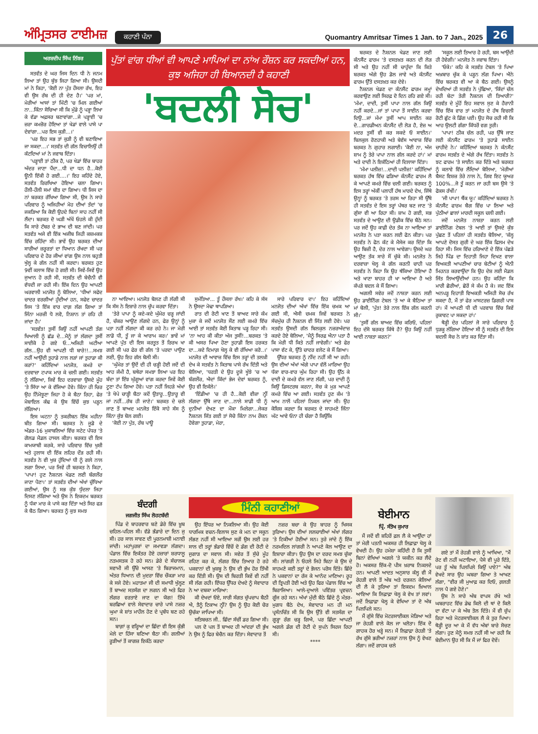ਅੰਮ੍ਰਿਤਸਰ ਟਾਈਮਜ਼
ਕਹਾਣੀ ਪੰਨਾ
Quomantry Amritsar Times 1 Jan. to 7 Jan., 2025
26
ਅਰਸ਼ਦੀਪ ਸਿੰਘ ਨਿੱਝਰ
ਸਤਵੰਤ ਦੇ ਘਰ ਜਿਸ ਦਿਨ ਧੀ ਨੇ ਜਨਮ ਲਿਆ ਤਾਂ ਉਹ ਬੁੱਝ ਜਿਹਾ ਗਿਆ ਸੀ। ਉਸਦੀ ਮਾਂ ਨੇ ਕਿਹਾ, 'ਕੋਈ ਨਾ ਪੁੱਤ ਹੌਸਲਾ ਰੱਖ, ਇਹ ਵੀ ਉਸ ਰੱਬ ਦੀ ਹੀ ਦੇਣ ਹੈ।' 'ਪਰ ਮਾਂ, ਮੇਰੀਆਂ ਆਸਾਂ ਤਾਂ ਮਿੱਟੀ 'ਚ ਮਿਲ ਗਈਆਂ ਨਾ...ਕਿੰਨਾ ਸੋਚਿਆ ਸੀ ਕਿ ਮੁੰਡੇ ਨੂੰ ਪੜ੍ਹਾ ਲਿਖਾ ਕੇ ਵੱਡਾ ਅਫ਼ਸਰ ਬਣਾਵਾਂਗਾ...ਜੇ ਪੜ੍ਹਾਈ 'ਚ ਜ਼ਰਾ ਕਮਜ਼ੋਰ ਹੋਇਆ ਤਾਂ ਖੇਡਾਂ ਵਾਲੇ ਪਾਸੇ ਪਾ ਦੇਵਾਂਗਾ...ਪਰ ਇਸ ਕੁੜੀ...।'
'ਪਰ ਇਹ ਸਭ ਤਾਂ ਕੁੜੀ ਨੂੰ ਵੀ ਬਣਾਇਆ ਜਾ ਸਕਦਾ...।' ਸਤਵੰਤ ਦੀ ਗੱਲ ਵਿਚਾਲਿਉਂ ਹੀ ਕੱਟਦਿਆਂ ਮਾਂ ਨੇ ਜਵਾਬ ਦਿੱਤਾ।
'ਪੜ੍ਹਾਈ ਤਾਂ ਠੀਕ ਹੈ, ਪਰ ਖੇਡਾਂ ਵਿੱਚ ਬਾਹਰ ਅੰਦਰ ਜਾਣਾ ਪੈਂਦਾ...ਧੀ ਦਾ ਧਨ ਹੈ...ਕੋਈ ਊਨੀ ਇੱਕੀ ਹੋ ਗਈ....।' ਇਹ ਕਹਿੰਦੇ ਹੋਏ, ਸਤਵੰਤ ਰਿਰਖਿਆ ਹੋਇਆ ਚਲਾ ਗਿਆ। ਹੌਲੀ-ਹੌਲੀ ਸਮਾਂ ਬੀਤ ਦਾ ਗਿਆ। ਧੀ ਜਿਸ ਦਾ ਨਾਂ ਬਰਕਤ ਰੱਖਿਆ ਗਿਆ ਸੀ, ਉਸ ਨੇ ਸਾਰੇ ਪਰਿਵਾਰ ਨੂੰ ਅਜਿਹੀਆਂ ਮੋਹ ਦੀਆਂ ਤੰਦਾਂ 'ਚ ਜਕੜਿਆ ਕਿ ਕੋਈ ਉਹਦੇ ਬਿਨਾਂ ਸਾਹ ਨਹੀਂ ਸੀ ਲੈਂਦਾ। ਬਰਕਤ ਦੋ ਘੜੀ ਅੱਖੋਂ ਓਹਲੇ ਕੀ ਹੁੰਦੀ ਕਿ ਸਾਰੇ ਟੱਬਰ ਦੇ ਭਾਅ ਦੀ ਬਣ ਜਾਂਦੀ। ਪਰ ਸਤਵੰਤ ਅਜੇ ਵੀ ਇੱਕ ਅਜੀਬ ਜਿਹੀ ਕਸ਼ਮਕਸ਼ ਵਿੱਚ ਰਹਿੰਦਾ ਸੀ। ਭਾਵੇਂ ਉਹ ਬਰਕਤ ਦੀਆਂ ਸਾਰੀਆਂ ਜ਼ਰੂਰਤਾਂ ਦਾ ਧਿਆਨ ਰੱਖਦਾ ਸੀ ਪਰ ਪਰਿਵਾਰ ਦੇ ਹੋਰ ਜੀਆਂ ਵਾਂਗ ਉਸ ਨਾਲ ਬਹੁਤੀ ਖੁੱਲ੍ਹ ਕੇ ਗੱਲ ਨਹੀਂ ਸੀ ਕਰਦਾ। ਬਰਕਤ ਹੁਣ 9ਵੀਂ ਕਲਾਸ ਵਿੱਚ ਹੋ ਗਈ ਸੀ। ਜਿਵੇਂ-ਜਿਵੇਂ ਉਹ ਜੁਆਨ ਹੋ ਰਹੀ ਸੀ, ਸਤਵੰਤ ਦੀ ਬੇਚੈਨੀ ਵੀ ਵੱਧਦੀ ਜਾ ਰਹੀ ਸੀ। ਇੱਕ ਦਿਨ ਉਹ ਆਪਣੀ ਘਰਵਾਲੀ ਮਨਜੋਤ ਨੂੰ ਬੋਲਿਆ, 'ਧੀਆਂ ਸਫੇਦ ਚਾਦਰ ਵਰਗੀਆਂ ਹੁੰਦੀਆਂ ਹਨ, ਸਫੇਦ ਚਾਦਰ ਜਿਸ 'ਤੇ ਇੱਕ ਵਾਰ ਦਾਗ਼ ਲੱਗ ਗਿਆ ਤਾਂ ਜਿੰਨਾ ਮਰਜ਼ੀ ਧੋ ਲਵੋ, ਨਿਸ਼ਾਨ ਤਾਂ ਰਹਿ ਹੀ ਜਾਂਦਾ ਹੈ।'
'ਸਤਵੰਤ! ਤੁਸੀਂ ਕਿਉਂ ਨਹੀਂ ਆਪਣੀ ਤੰਗ ਖਿਆਲੀ ਨੂੰ ਛੱਡ ਦੇ...ਮੈਨੂੰ ਤਾਂ ਲੱਗਦਾ ਤੁਸੀਂ ਸਾਈਕੋ ਹੋ ਗਏ ਓ...ਅਜਿਹੀ ਘਟੀਆ ਗੱਲ...ਉਹ ਵੀ ਆਪਣੀ ਧੀ ਬਾਰੇ!!...ਸਮਝ ਨਹੀਂ ਆਉਂਦੀ ਤੁਹਾਡੇ ਨਾਲ ਲੜਾਂ ਜਾਂ ਤੁਹਾਡਾ ਕੀ ਕਰਾਂ?' ਕਹਿੰਦਿਆਂ ਮਨਜੋਤ, ਕਮਰੇ ਦਾ ਦਰਵਾਜ਼ਾ ਟਪਾਕ ਮਾਰ ਕੇ ਚਲੀ ਗਈ। ਸਤਵੰਤ ਨੂੰ ਲੱਗਿਆ, ਜਿਵੇਂ ਇਹ ਦਰਵਾਜ਼ਾ ਉਸਦੇ ਮੂੰਹ 'ਤੇ ਸਿੱਧਾ ਆ ਕੇ ਵੱਜਿਆ ਹੋਵੇ। ਕਿੰਨਾ ਹੀ ਚਿਰ ਉਹ ਨਿੰਮੋਝੂਣਾ ਜਿਹਾ ਹੋ ਕੇ ਬੈਠਾ ਰਿਹਾ, ਫੇਰ ਮੋਬਾਇਲ ਕੱਢ ਕੇ ਉਸ ਵਿੱਚੋਂ ਕੁਝ ਪੜ੍ਹਨ ਲੱਗਿਆ।
ਇਸ ਘਟਨਾ ਨੂੰ ਤਕਰੀਬਨ ਇੱਕ ਮਹੀਨਾ ਬੀਤ ਗਿਆ ਸੀ। ਬਰਕਤ ਨੇ ਜੂਡੋ ਦੇ ਅੰਡਰ-16 ਮੁਕਾਬਲਿਆਂ ਵਿੱਚ ਸਟੇਟ ਪੱਧਰ 'ਤੇ ਗੋਲਡ ਮੈਡਲ ਹਾਸਲ ਕੀਤਾ। ਬਰਕਤ ਦੀ ਇਸ ਕਾਮਯਾਬੀ ਕਰਕੇ, ਸਾਰੇ ਪਰਿਵਾਰ ਵਿੱਚ ਖੁਸ਼ੀ ਅਤੇ ਹੁਲਾਸ ਦੀ ਇੱਕ ਲਹਿਰ ਦੌੜ ਰਹੀ ਸੀ। ਸਤਵੰਤ ਨੇ ਵੀ ਖੁਸ਼ ਹੁੰਦਿਆਂ ਧੀ ਨੂੰ ਗਲੇ ਨਾਲ ਲਗਾ ਲਿਆ, ਪਰ ਜਿਵੇਂ ਹੀ ਬਰਕਤ ਨੇ ਕਿਹਾ, 'ਪਾਪਾ! ਹੁਣ ਨੈਸ਼ਨਲ ਖੇਡਣ ਲਈ ਬੰਗਲੌਰ ਜਾਣਾ ਪੈਣਾ।' ਤਾਂ ਸਤਵੰਤ ਦੀਆਂ ਅੱਖਾਂ ਚੁੰਧਿਆ ਗਈਆਂ, ਉਸ ਨੂੰ ਸਭ ਕੁੱਝ ਧੁੰਦਲਾ ਜਿਹਾ ਦਿਸਣ ਲੱਗਿਆ ਅਤੇ ਉਸ ਨੇ ਇਕਦਮ ਬਰਕਤ ਨੂੰ ਧੱਕਾ ਮਾਰ ਕੇ ਪਾਸੇ ਕਰ ਦਿੱਤਾ ਅਤੇ ਸਿਰ ਫੜ ਕੇ ਬੈਠ ਗਿਆ। ਬਰਕਤ ਨੂੰ ਕੁਝ ਸਮਝ
ਪੁੱਤਾਂ ਵਾਂਗ ਧੀਆਂ ਵੀ ਆਪਣੇ ਮਾਪਿਆਂ ਦਾ ਨਾਂਅ ਰੌਸ਼ਨ ਕਰ ਸਕਦੀਆਂ ਹਨ, ਕੁਝ ਅਜਿਹਾ ਹੀ ਬਿਆਨਦੀ ਹੈ ਕਹਾਣੀ
'ਬਦਲੀ ਸੋਚ'
ਨਾ ਆਇਆ। ਮਨਜੋਤ ਬੋਲਣ ਹੀ ਲੱਗੀ ਸੀ ਕਿ ਸੱਸ ਨੇ ਇਸ਼ਾਰੇ ਨਾਲ ਚੁੱਪ ਕਰਵਾ ਦਿੱਤਾ।
'ਤੇਰੇ ਪਾਪਾ ਨੂੰ ਕਦੇ-ਕਦੇ ਘੁੰਮੇਰ ਚੜ੍ਹ ਜਾਂਦੀ ਹੈ, ਚੱਕਰ ਆਉਣ ਲੱਗਦੇ ਹਨ, ਫੇਰ ਉਨ੍ਹਾਂ ਨੂੰ ਪਤਾ ਨਹੀਂ ਲੱਗਦਾ ਕੀ ਕਰ ਰਹੇ ਨੇ। ਜਾ ਮੇਰੀ ਲਾਡੋ ਧੀ, ਤੂੰ ਜਾ ਕੇ ਆਰਾਮ ਕਰ।' ਭਾਵੇਂ ਮਾਂ ਆਪਣੇ ਪੁੱਤ ਦੀ ਇਸ ਕਰਤੂਤ ਤੋਂ ਰਿਰਖ ਖਾ ਗਈ ਸੀ ਪਰ ਫੇਰ ਵੀ ਗੱਲ 'ਤੇ ਪਰਦਾ ਪਾਉਣ ਲਈ, ਉਹ ਇਹ ਗੱਲ ਬੋਲੀ ਸੀ।
'ਘੁੰਮੇਰ ਤਾਂ ਉਦੋਂ ਦੀ ਹੀ ਚੜ੍ਹੀ ਹੋਈ ਜਦੋਂ ਦੀ ਆਹ ਜੰਮੀ ਹੈ, ਬਥੇਰਾ ਸਮਝਾ ਲਿਆ ਪਰ ਇਹ ਬੰਦਾ ਤਾਂ ਇੰਝ ਘੁੱਗੂਆਂ ਵਾਂਗ ਕਰਦਾ ਜਿਵੇਂ ਕੋਈ ਟੂਣਾ ਟੱਪ ਗਿਆ ਹੋਵੇ। ਪਤਾ ਨਹੀਂ ਜਿਹੜੇ ਅੱਖਾਂ 'ਤੇ ਖੋਪੇ ਚਾੜ੍ਹੀ ਬੈਠਾ ਕਦੋਂ ਉਤਾਰੂ...ਉਤਾਰੂ ਵੀ ਜਾਂ ਨਹੀਂ...ਰੱਬ ਹੀ ਜਾਣੇ।' ਬਰਕਤ ਦੇ ਚਲੇ ਜਾਣ ਤੋਂ ਬਾਅਦ ਮਨਜੋਤ ਇੱਕੋ ਸਾਹੇ ਸੱਸ ਨੂੰ ਕਿੰਨਾ ਕੁੱਝ ਬੋਲ ਗਈ।
'ਕੋਈ ਨਾ ਪੁੱਤ, ਰੱਬ ਪਾਊ
ਸੁਮੱਤਿਆ... ਤੂੰ ਹੌਸਲਾ ਰੱਖ।' ਕਹਿ ਕੇ ਸੱਸ ਨੇ ਉਸਦਾ ਮੋਢਾ ਥਾਪੜਿਆ।
ਰਾਤ ਦੀ ਰੋਟੀ ਖਾਣ ਤੋਂ ਬਾਅਦ ਸਾਰੇ ਕੰਮ ਮੁਕਾ ਕੇ ਜਦੋਂ ਮਨਜੋਤ ਸੌਣ ਲਈ ਕਮਰੇ ਵਿੱਚ ਆਈ ਤਾਂ ਸਤਵੰਤ ਕੋਈ ਕਿਤਾਬ ਪੜ੍ਹ ਰਿਹਾ ਸੀ। 'ਨਾ ਆਹ ਕੀ ਕੀਤਾ ਅੱਜ ਤੁਸੀਂ!...ਬਰਕਤ 'ਤੇ ਕੀ ਅਸਰ ਪਿਆ ਹੋਣਾ ਤੁਹਾਡੀ ਇਸ ਹਰਕਤ ਦਾ...ਕਦੇ ਦਿਮਾਗ਼ ਖੋਲ੍ਹ ਕੇ ਵੀ ਰੱਖਿਆ ਕਰੋ..।' ਮਨਜੋਤ ਦੀ ਆਵਾਜ਼ ਵਿੱਚ ਇਸ ਤਰ੍ਹਾਂ ਦੀ ਤਲਖ਼ੀ ਦੇਖ ਕੇ ਸਤਵੰਤ ਨੇ ਕਿਤਾਬ ਪਾਸੇ ਰੱਖ ਦਿੱਤੀ ਅਤੇ ਬੋਲਿਆ, 'ਧਰਤੀ ਦੇ ਉਹ ਦੂਜੇ ਖੂੰਝੇ 'ਚ ਆ ਬੰਗਲੌਰ, ਐਦਾਂ ਕਿੱਦਾਂ ਭੇਜ ਦੇਵਾਂ ਬਰਕਤ ਨੂੰ, ਉਹ ਵੀ ਇਕੱਲੇ।'
'ਇੰਡੀਆ 'ਚ ਹੀ ਹੈ...ਕੋਈ ਵੀਜ਼ਾ ਨ੍ਹੀਂ ਲੱਗਦਾ ਉੱਥੇ ਜਾਣ ਦਾ...ਨਾਲੇ ਸਾਡੀ ਧੀ ਨੂੰ ਦੁਨੀਆਂ ਦੇਖਣ ਦਾ ਮੌਕਾ ਮਿਲੇਗਾ...ਜੇਕਰ ਨੈਸ਼ਨਲ ਜਿੱਤ ਗਈ ਤਾਂ ਸੋਚੋ ਕਿੰਨਾ ਨਾਮ ਰੌਸ਼ਨ ਹੋਵੇਗਾ ਤੁਹਾਡਾ, ਮੇਰਾ,
ਸਾਰੇ ਪਰਿਵਾਰ ਦਾ।' ਇਹ ਕਹਿੰਦਿਆਂ ਮਨਜੋਤ ਦੀਆਂ ਅੱਖਾਂ ਵਿੱਚ ਇੱਕ ਚਮਕ ਆ ਗਈ ਸੀ, ਐਸੀ ਚਮਕ ਜਿਵੇਂ ਬਰਕਤ ਨੇ ਸੱਚਮੁੱਚ ਹੀ ਨੈਸ਼ਨਲ ਵੀ ਜਿੱਤ ਲਈ ਹੋਵੇ। ਪਰ ਸਤਵੰਤ ਉਸਦੀ ਗੱਲ ਬਿਲਕੁਲ ਨਜ਼ਰਅੰਦਾਜ਼ ਕਰਦੇ ਹੋਏ ਬੋਲਿਆ, 'ਮੈਨੂੰ ਸਿਰਫ਼ ਐਨਾ ਪਤਾ ਹੈ ਕਿ ਮੇਰੀ ਧੀ ਕਿਤੇ ਨਹੀਂ ਜਾਵੇਗੀ।' ਅਤੇ ਫੇਰ ਪਾਸਾ ਵੱਟ ਕੇ, ਉੱਤੇ ਚਾਦਰ ਵਲੇਟ ਕੇ ਸੌਂ ਗਿਆ।
ਉੱਧਰ ਬਰਕਤ ਨੂੰ ਨੀਂਦ ਨਹੀਂ ਸੀ ਆ ਰਹੀ। ਉਸ ਦੀਆਂ ਅੱਖਾਂ ਅੱਗੇ ਪਾਪਾ ਵੱਲੋਂ ਮਾਰਿਆ ਉਹ ਧੱਕਾ ਵਾਰ-ਵਾਰ ਘੁੰਮ ਰਿਹਾ ਸੀ। ਉਹ ਉੱਠ ਕੇ ਦਾਦੀ ਦੇ ਕਮਰੇ ਵੱਲ ਜਾਣ ਲੱਗੀ, ਪਰ ਦਾਦੀ ਨੂੰ ਕਿਉਂ ਡਿਸਟਰਬ ਕਰਨਾ, ਸੋਚ ਕੇ ਮੁੜ ਆਪਣੇ ਕਮਰੇ ਵਿੱਚ ਆ ਗਈ। ਸਤਵੰਤ ਹੁਣ ਕੰਮ 'ਤੇ ਆਮ ਨਾਲੋਂ ਪਹਿਲਾਂ ਨਿਕਲ ਜਾਂਦਾ ਸੀ। ਉਹ ਕੋਸ਼ਿਸ਼ ਕਰਦਾ ਕਿ ਬਰਕਤ ਦੇ ਸਾਹਮਣੇ ਜਿੰਨਾ ਘੱਟ ਆਵੇ ਓਨਾ ਹੀ ਚੰਗਾ ਹੈ ਕਿਉਂਕਿ
ਬਰਕਤ ਦੇ ਨੈਸ਼ਨਲ ਖੇਡਣ ਜਾਣ ਲਈ ਕੰਨਸੈਂਟ ਫਾਰਮ 'ਤੇ ਦਸਤਖ਼ਤ ਕਰਨ ਦੀ ਲੋੜ ਸੀ ਅਤੇ ਉਹ ਨਹੀਂ ਸੀ ਚਾਹੁੰਦਾ ਕਿ ਕਿਤੇ ਬਰਕਤ ਅੱਗੇ ਉਹ ਡੋਲ ਜਾਵੇ ਅਤੇ ਕੰਨਸੈਂਟ ਫਾਰਮ ਉੱਤੇ ਦਸਤਖ਼ਤ ਕਰ ਦੇਵੇ।
ਨੈਸ਼ਨਲ ਖੇਡਣ ਦਾ ਕੰਨਸੈਂਟ ਫਾਰਮ ਜਮ੍ਹਾਂ ਕਰਵਾਉਣ ਲਈ ਸਿਰਫ਼ ਦੋ ਦਿਨ ਰਹਿ ਗਏ ਸੀ। 'ਮੰਮਾ, ਦਾਦੀ, ਤੁਸੀਂ ਪਾਪਾ ਨਾਲ ਗੱਲ ਕਿਉਂ ਨਹੀਂ ਕਰਦੇ...ਜਾਂ ਤਾਂ ਪਾਪਾ ਤੋਂ ਸਾਈਨ ਕਰਵਾ ਦਿਉ...ਜਾਂ ਮੰਮਾ ਤੁਸੀਂ ਆਪ ਸਾਈਨ ਕਰ ਦੋ...ਗਾਰਡੀਅਨ ਕੰਨਸੈਂਟ ਦੀ ਲੋੜ ਹੈ, ਏਜ਼ ਅ ਮਦਰ ਤੁਸੀਂ ਵੀ ਕਰ ਸਕਦੇ ਓ ਸਾਈਨ।' ਬਿਲਕੁਲ ਰੋਣਹਾਕੀ ਅਤੇ ਬੇਵੱਸ ਆਵਾਜ਼ ਵਿੱਚ ਬਰਕਤ ਨੇ ਗੁਹਾਰ ਲਗਾਈ। 'ਕੋਈ ਨਾ, ਅੱਜ ਸ਼ਾਮ ਨੂੰ ਤੇਰੇ ਪਾਪਾ ਨਾਲ ਗੱਲ ਕਰਦੇ ਹਾਂ।' ਮਾਂ ਅਤੇ ਦਾਦੀ ਨੇ ਇਕੱਠਿਆਂ ਹੀ ਦਿਲਾਸਾ ਦਿੱਤਾ।
'ਮੰਮਾ ਪਲੀਜ਼!...ਦਾਦੀ ਪਲੀਜ਼!' ਕਹਿੰਦਿਆਂ ਬਰਕਤ ਹੱਥ ਵਿੱਚ ਫੜਿਆ ਕੰਨਸੈਂਟ ਫਾਰਮ ਲੈ ਕੇ ਆਪਣੇ ਕਮਰੇ ਵਿੱਚ ਚਲੀ ਗਈ। ਬਰਕਤ ਨੂੰ ਇਸ ਤਰ੍ਹਾਂ ਅੱਕੀਂ ਪਲਾਹੀਂ ਹੱਥ ਮਾਰਦੇ ਦੇਖ, ਜਿੱਥੇ ਉਨ੍ਹਾਂ ਨੂੰ ਬਰਕਤ 'ਤੇ ਤਰਸ ਆ ਰਿਹਾ ਸੀ ਉੱਥੇ ਹੀ ਸਤਵੰਤ ਦੇ ਇਸ ਤਰ੍ਹਾਂ ਪੱਥਰ ਬਣ ਜਾਣ 'ਤੇ ਗੁੱਸਾ ਵੀ ਆ ਰਿਹਾ ਸੀ। ਸ਼ਾਮ ਹੋ ਗਈ, ਸਭ ਸਤਵੰਤ ਦੇ ਆਉਣ ਦੀ ਉਡੀਕ ਵਿੱਚ ਬੈਠੇ ਸਨ। ਪਰ ਜਦੋਂ ਉਹ ਕਾਫ਼ੀ ਦੇਰ ਤੱਕ ਨਾ ਆਇਆ ਤਾਂ ਮਨਜੋਤ ਨੇ ਪਤਾ ਕਰਨ ਲਈ ਫੋਨ ਕੀਤਾ। ਪਰ ਸਤਵੰਤ ਨੇ ਫੋਨ ਕੱਟ ਕੇ ਮੈਸੇਜ ਕਰ ਦਿੱਤਾ ਕਿ ਉਹ ਬਿਜ਼ੀ ਹੈ, ਦੇਰ ਨਾਲ ਆਵੇਗਾ। ਉਸਦੇ ਘਰ ਆਉਣ ਤੱਕ ਸਾਰੇ ਸੌਂ ਚੁੱਕੇ ਸੀ। ਮਨਜੋਤ ਨੇ ਦਰਵਾਜ਼ਾ ਖੋਲ੍ਹ ਕੇ ਗੱਲ ਕਰਨੀ ਚਾਹੀ ਪਰ ਸਤਵੰਤ ਨੇ ਕਿਹਾ ਕਿ ਉਹ ਥੱਕਿਆ ਹੋਇਆ ਹੈ ਅਤੇ ਖਾਣਾ ਬਾਹਰ ਹੀ ਖਾ ਆਇਆ ਹੈ ਅਤੇ ਕੱਪੜੇ ਬਦਲ ਕੇ ਸੌਂ ਗਿਆ।
ਅਗਲੀ ਸਵੇਰ ਜਦੋਂ ਨਾਸ਼ਤਾ ਕਰਨ ਲਈ ਉਹ ਡਾਈਨਿੰਗ ਟੇਬਲ 'ਤੇ ਆ ਕੇ ਬੈਠਿਆ ਤਾਂ ਮਾਂ ਬੋਲੀ, 'ਪੁੱਤ! ਤੇਰੇ ਨਾਲ ਇੱਕ ਗੱਲ ਕਰਨੀ ਸੀ।'
'ਤੁਸੀਂ ਗੱਲ ਬਾਅਦ ਵਿੱਚ ਕਰਿਓ, ਪਹਿਲਾਂ ਇਹ ਦੱਸੋ ਬਰਕਤ ਕਿੱਥੇ ਹੈ? ਉਹ ਕਿਉਂ ਨਹੀਂ ਆਈ ਨਾਸ਼ਤਾ ਕਰਨ?'
'ਸਕੂਲ ਲਈ ਤਿਆਰ ਹੋ ਰਹੀ, ਬਸ ਆਉਂਦੀ ਹੀ ਹੋਵੇਗੀ।' ਮਨਜੋਤ ਨੇ ਜਵਾਬ ਦਿੱਤਾ।
'ਓਕੇ।' ਕਹਿ ਕੇ ਸਤਵੰਤ ਟੇਬਲ 'ਤੇ ਪਿਆ ਅਖ਼ਬਾਰ ਚੁੱਕ ਕੇ ਪੜ੍ਹਨ ਲੱਗ ਪਿਆ। ਐਨੇ ਵਿੱਚ ਬਰਕਤ ਵੀ ਆ ਕੇ ਬੈਠ ਗਈ। ਉਸਨੂੰ ਦੇਖਦਿਆਂ ਹੀ ਸਤਵੰਤ ਨੇ ਪੁੱਛਿਆ, 'ਕਿੱਦਾਂ ਚੱਲ ਰਹੀ ਬੇਟਾ ਤੇਰੀ ਨੈਸ਼ਨਲ ਦੀ ਤਿਆਰੀ?' ਸਤਵੰਤ ਦੇ ਮੂੰਹੋਂ ਇਹ ਸਵਾਲ ਸੁਣ ਕੇ ਹੈਰਾਨੀ ਵਿੱਚ ਇੱਕ ਵਾਰ ਤਾਂ ਮਨਜੋਤ ਦੇ ਹੱਥ ਵਿਚਲੀ ਰੋਟੀ ਛੁੱਟ ਕੇ ਡਿੱਗ ਪਈ। ਉਹ ਸੋਚ ਰਹੀ ਸੀ ਕਿ ਆਹ ਉਲਟੀ ਗੰਗਾ ਕਿੱਧਰੋਂ ਵਗ ਤੁਰੀ।
'ਪਾਪਾ! ਠੀਕ ਚੱਲ ਰਹੀ, ਪਰ ਉੱਥੇ ਜਾਣ ਲਈ ਕੰਨਸੈਂਟ ਫਾਰਮ 'ਤੇ ਤੁਹਾਡੇ ਸਾਈਨ ਚਾਹੀਦੇ ਨੇ।' ਕਹਿੰਦਿਆਂ ਬਰਕਤ ਨੇ ਕੰਨਸੈਂਟ ਫਾਰਮ ਸਤਵੰਤ ਦੇ ਅੱਗੇ ਰੱਖ ਦਿੱਤਾ। ਸਤਵੰਤ ਨੇ ਝਟ ਫਾਰਮ 'ਤੇ ਸਾਈਨ ਕਰ ਦਿੱਤੇ ਅਤੇ ਬਰਕਤ ਨੂੰ ਕਲਾਵੇ ਵਿੱਚ ਲੈਂਦਿਆਂ ਬੋਲਿਆ, 'ਮੇਰੀਆਂ ਬੈਸਟ ਵਿਸ਼ਜ਼ ਤੇਰੇ ਨਾਲ ਨੇ, ਗਿਵ ਇਟ ਯੂਅਰ 100%...ਜੋ ਤੂੰ ਕਰਨ ਜਾ ਰਹੀ ਬਸ ਉਸੇ 'ਤੇ ਫੋਕਸ ਰੱਖੀਂ।'
'ਜੀ ਪਾਪਾ! ਥੈਂਕ ਯੂ।' ਕਹਿੰਦਿਆਂ ਬਰਕਤ ਨੇ ਕੰਨਸੈਂਟ ਫਾਰਮ ਬੈਗ ਵਿੱਚ ਪਾ ਲਿਆ ਅਤੇ ਪੁੱਠੀਆਂ ਛਾਲਾਂ ਮਾਰਦੀ ਸਕੂਲ ਚਲੀ ਗਈ।
ਜਦੋਂ ਮਨਜੋਤ ਨਾਸ਼ਤਾ ਕਰਨ ਲਈ ਡਾਈਨਿੰਗ ਟੇਬਲ 'ਤੇ ਆਈ ਤਾਂ ਉਸਦੇ ਕੁੱਝ ਪੁੱਛਣ ਤੋਂ ਪਹਿਲਾਂ ਹੀ ਸਤਵੰਤ ਬੋਲਿਆ, 'ਕੱਲ੍ਹ ਆਪਣੇ ਦੋਸਤ ਗੁਰੀ ਦੇ ਘਰ ਇੱਕ ਫਿਲਮ ਦੇਖ ਰਿਹਾ ਸੀ। ਜਿਸ ਵਿੱਚ ਹਰਿਆਣੇ ਦੇ ਇੱਕ ਪੱਛੜੇ ਜਿਹੇ ਪਿੰਡ ਦਾ ਦਿਹਾਤੀ ਜਿਹਾ ਦਿਖਣ ਵਾਲਾ ਵਿਅਕਤੀ ਆਪਣੀਆਂ ਚਾਰ ਬੇਟੀਆਂ ਨੂੰ ਐਨੀ ਮਿਹਨਤ ਕਰਵਾਉਂਦਾ ਕਿ ਉਹ ਦੇਸ਼ ਲਈ ਮੈਡਲ ਜਿੱਤ ਲਿਆਉਂਦੀਆਂ ਹਨ। ਉਹ ਕਹਿੰਦਾ ਕਿ ਮਾਰੀ ਛੋਰੀਆਂ, ਛੋਰੋਂ ਸੇ ਕੰਮ ਹੈ ਕੇ। ਜਦ ਇੱਕ ਅਨਪੜ੍ਹ ਦਿਹਾਤੀ ਵਿਅਕਤੀ ਅਜਿਹੀ ਸੋਚ ਰੱਖ ਸਕਦਾ ਹੈ, ਮੈਂ ਤਾਂ ਫੇਰ ਮਾਸਟਰਜ਼ ਡਿਗਰੀ ਪਾਸ ਹਾਂ। ਮੈਂ ਆਪਣੀ ਧੀ ਦੀ ਪਰਵਾਜ਼ ਵਿੱਚ ਕਿਵੇਂ ਰੁਕਾਵਟ ਪਾ ਸਕਦਾ ਹਾਂ।'
ਥੋੜ੍ਹੀ ਦੇਰ ਪਹਿਲਾਂ ਜੋ ਸਾਰੇ ਪਰਿਵਾਰ ਨੂੰ ਧੁੜਕੂ ਲੱਗਿਆ ਹੋਇਆ ਸੀ ਨੂੰ ਸਤਵੰਤ ਦੀ ਇਸ ਬਦਲੀ ਸੋਚ ਨੇ ਸ਼ਾਂਤ ਕਰ ਦਿੱਤਾ ਸੀ।
ਬੰਦਗੀ
ਜਗਜੀਤ ਸਿੰਘ ਲੋਹਟਬੱਦੀ
ਪਿੰਡ ਦੇ ਬਾਹਰਵਾਰ ਬਣੇ ਡੇਰੇ ਵਿੱਚ ਖ਼ੂਬ ਚਹਿਲ-ਪਹਿਲ ਸੀ। ਵੱਡੇ ਭੰਡਾਰੇ ਦਾ ਦਿਨ ਜੁ ਸੀ। ਹਰ ਸਾਲ ਸਾਵਣ ਦੀ ਪੂਰਨਮਾਸ਼ੀ ਮਨਾਈ ਜਾਂਦੀ। ਮਹਾਂਪੁਰਸ਼ਾਂ ਦਾ ਜਮਾਵੜਾ ਲੱਗਦਾ। ਪੰਡਾਲ ਵਿੱਚ ਇਕੱਤਰ ਹੋਏ ਹਜ਼ਾਰਾਂ ਸ਼ਰਧਾਲੂ ਨਤਮਸਤਕ ਹੋ ਰਹੇ ਸਨ। ਡੇਰੇ ਦੇ ਸੰਚਾਲਕ ਸਵਾਮੀ ਜੀ ਉੱਚੇ ਆਸਣ 'ਤੇ ਬਿਰਾਜਮਾਨ, ਅੰਤਰ ਧਿਆਨ ਦੀ ਮੁਦਰਾ ਵਿੱਚ ਚੌਕੜਾ ਮਾਰ ਕੇ ਸਜੇ ਹੋਏ। ਮਹਾਤਮਾ ਜੀ ਦੀ ਸਮਾਧੀ ਖੁੱਲ੍ਹਣ ਤੋਂ ਬਾਅਦ ਸਤਸੰਗ ਦਾ ਲਗਨ ਸੀ ਅਤੇ ਫਿਰ ਲੰਗਰ ਵਰਤਾਏ ਜਾਣ ਦਾ ਯੋਗ! ਤਿੱਖੇ ਬਰਛਿਆਂ ਵਾਲੇ ਸੇਵਾਦਾਰ ਚਾਰੇ ਪਾਸੇ ਨਜ਼ਰ ਘੁਮਾ ਕੇ ਸ਼ਾਂਤ ਮਾਹੌਲ ਹੋਣ ਦੇ ਪ੍ਰਬੰਧ ਬਣ ਰਹੇ ਸਨ।
ਬਾਗ਼ਾਂ ਕੁ ਵਰ੍ਹਿਆਂ ਦਾ ਛਿੰਦਾ ਵੀ ਇਸ ਕੁੰਭੀ ਮੇਲੇ ਦਾ ਹਿੱਸਾ ਬਣਿਆ ਬੈਠਾ ਸੀ। ਗਲੀਆਂ ਰੂੜੀਆਂ ਤੋਂ ਕਾਗਜ਼ ਇਕੱਠੇ ਕਰਦਾ
ਮਿੰਨੀ ਕਹਾਣੀਆਂ
ਉਹ ਇੱਧਰ ਆ ਨਿਕਲਿਆ ਸੀ। ਉਹ ਕੋਈ ਧਾਰਮਿਕ ਵਚਨ-ਵਿਲਾਸ ਸੁਣ ਕੇ ਮਨ ਦਾ ਸਕੂਨ ਲੱਭਣ ਨਹੀਂ ਸੀ ਆਇਆ ਸਗੋਂ ਉਸ ਲਈ ਹਰ ਸਾਲ ਦੀ ਤਰ੍ਹਾਂ ਭੰਡਾਰੇ ਵਿੱਚੋਂ ਦੋ ਡੰਗ ਦੀ ਰੋਟੀ ਦੇ ਜੁਗਾੜ ਦਾ ਸਵਾਲ ਸੀ। ਸਵੇਰ ਤੋਂ ਸੁੱਚੇ ਮੂੰਹ ਰਹਿਣ ਕਰ ਕੇ, ਲੰਗਰ ਵਿੱਚ ਤਿਆਰ ਹੋ ਰਹੇ ਪਕਵਾਨਾਂ ਦੀ ਖ਼ੁਸ਼ਬੂ ਨੇ ਉਸ ਦੀ ਭੁੱਖ ਹੋਰ ਤਿੱਖੀ ਕਰ ਦਿੱਤੀ ਸੀ। ਉਸ ਦੀ ਬਿਰਤੀ ਕਿਵੇਂ ਵੀ ਨਹੀਂ ਸੀ ਲੱਗ ਰਹੀ। ਇੱਧਰ ਉੱਧਰ ਦੇਖਦੇ ਨੂੰ ਸੇਵਾਦਾਰ ਨੇ ਆ ਦਬਕਾ ਮਾਰਿਆ:
ਕੀ ਦੇਖਦਾਂ ਓਏ, ਸਾਰੀ ਸੰਗਤ ਚੁੱਪਚਾਪ ਬੈਠੀ ਐ, ਤੈਨੂੰ ਟਿਕਾਅ ਨ੍ਹੀਂ? ਉਸ ਨੂੰ ਉਹ ਕੋਈ ਚੋਰ ਉਚੱਕਾ ਜਾਪਿਆ ਸੀ।
ਸਤਿਬਚਨ ਜੀ.. ਛਿੰਦਾ ਸੱਚੀਂ ਡਰ ਗਿਆ ਸੀ।
ਪਲ ਦੋ ਪਲ ਤੋਂ ਬਾਅਦ ਹੀ ਆਂਦਰਾਂ ਦੀ ਭੁੱਖ ਨੇ ਉਸ ਨੂੰ ਫਿਰ ਬੇਚੈਨ ਕਰ ਦਿੱਤਾ। ਸੇਵਾਦਾਰ ਤੋਂ
ਨਜ਼ਰ ਬਚਾ ਕੇ ਉਹ ਬਾਹਰ ਨੂੰ ਖਿਸਕ ਤੁਰਿਆ। ਉਸ ਦੀਆਂ ਲਲਚਾਈਆਂ ਅੱਖਾਂ ਲੰਗਰ 'ਤੇ ਟਿਕੀਆਂ ਹੋਈਆਂ ਸਨ। ਤੁਰੇ ਜਾਂਦੇ ਨੂੰ ਇੱਕ ਨਰਮਦਿਲ ਲਾਂਗਰੀ ਨੇ ਆਪਣੇ ਕੋਲ ਆਉਣ ਦਾ ਇਸ਼ਾਰਾ ਕੀਤਾ। ਉਹ ਉਸ ਦਾ ਦਰਦ ਸਮਝ ਚੁੱਕਾ ਸੀ। ਲਾਂਗਰੀ ਨੇ ਓਹਲੇ ਜਿਹੇ ਬਿਠਾ ਕੇ ਉਸ ਦੇ ਸਾਹਮਣੇ ਕਈ ਤਰ੍ਹਾਂ ਦੇ ਭੋਜਨ ਪਰੋਸ ਦਿੱਤੇ। ਛਿੰਦੇ ਨੇ ਪਕਵਾਨਾਂ ਦਾ ਰੱਜ ਕੇ ਆਨੰਦ ਮਾਣਿਆ। ਰੂਹ ਦੀ ਤ੍ਰਿਪਤੀ ਹੋਈ ਅਤੇ ਉਹ ਫਿਰ ਪੰਡਾਲ ਵਿੱਚ ਆ ਬਿਰਾਜਿਆ। ਆਲੇ-ਦੁਆਲੇ ਪਵਿੱਤਰ ਪ੍ਰਵਚਨ ਗੂੰਜ ਰਹੇ ਸਨ। ਅੱਖਾਂ ਮੁੰਦੀ ਬੈਠੇ ਛਿੰਦੇ ਨੂੰ ਮੰਤਰ-ਮੁਗਧ ਬੈਠੇ ਦੇਖ, ਸੇਵਾਦਾਰ ਮਨ ਹੀ ਮਨ ਪ੍ਰਸੰਨਚਿੱਤ ਸੀ ਕਿ ਉਸ ਉੱਤੇ ਵੀ ਸਤਸੰਗ ਦਾ ਗੂੜ੍ਹਾ ਰੰਗ ਚੜ੍ਹ ਗਿਐ, ਪਰ ਛਿੰਦਾ ਆਪਣੀ ਅਗਲੇ ਡੰਗ ਦੀ ਰੋਟੀ ਦੇ ਸੁਪਨੇ ਸਿਰਜ ਰਿਹਾ ਸੀ।
****
ਬੇਈਮਾਨ
ਪ੍ਰਿੰ. ਸੰਤੋਖ ਕੁਮਾਰ
ਮੈਂ ਜਦੋਂ ਵੀ ਸ਼ਹਿਰੋਂ ਫ਼ਲ ਲੈ ਕੇ ਆਉਂਦਾ ਹਾਂ ਤਾਂ ਮੇਰੀ ਪਤਨੀ ਅਕਸਰ ਹੀ ਲਿਫ਼ਾਫ਼ਾ ਖੋਲ੍ਹ ਕੇ ਵੇਖਦੀ ਹੈ। ਉਹ ਹਮੇਸ਼ਾ ਕਹਿੰਦੀ ਹੈ ਕਿ ਤੁਸੀਂ ਬਿਨਾਂ ਵੇਖਿਆਂ ਅਗਲੇ 'ਤੇ ਯਕੀਨ ਕਰ ਲੈਂਦੇ ਹੋ। ਅਕਸਰ ਇੱਕ-ਦੋ ਪੀਸ ਖ਼ਰਾਬ ਨਿਕਲਦੇ ਹਨ। ਆਪਣੀ ਆਦਤ ਅਨੁਸਾਰ ਕੱਲ੍ਹ ਵੀ ਮੈਂ ਰੇਹੜੀ ਵਾਲੇ ਤੋਂ ਅੰਬ ਅਤੇ ਦਰਜਨ ਕੇਲਿਆਂ ਦੀ ਲੈ ਕੇ ਤੁਰਿਆ ਤਾਂ ਇਕਦਮ ਖ਼ਿਆਲ ਆਇਆ ਕਿ ਲਿਫ਼ਾਫ਼ਾ ਖੋਲ੍ਹ ਕੇ ਵੇਖ ਤਾਂ ਲਵਾਂ। ਜਦੋਂ ਲਿਫ਼ਾਫ਼ਾ ਖੋਲ੍ਹ ਕੇ ਵੇਖਿਆ ਤਾਂ ਦੋ ਅੰਬ ਪਿਲਪਿਲੇ ਸਨ।
ਮੈਂ ਗੁੱਸੇ ਵਿੱਚ ਮੋਟਰਸਾਈਕਲ ਮੋੜਿਆ ਅਤੇ ਜਾ ਰੇਹੜੀ ਵਾਲੇ ਕੋਲ ਜਾ ਖਲੋਤਾ। ਇੱਕ ਦੋ ਗਾਹਕ ਹੋਰ ਖੜ੍ਹੇ ਸਨ। ਮੈਂ ਲਿਫ਼ਾਫ਼ਾ ਰੇਹੜੀ 'ਤੇ ਰੱਖ ਗੁੱਸੇ ਭਰੀਆਂ ਨਜ਼ਰਾਂ ਨਾਲ ਉਸ ਨੂੰ ਵੇਖਣ ਲੱਗਾ। ਜਦੋਂ ਗਾਹਕ ਚਲੇ
ਗਏ ਤਾਂ ਮੈਂ ਰੇਹੜੀ ਵਾਲੇ ਨੂੰ ਆਖਿਆ, "ਮੈਂ ਰੇਟ ਵੀ ਨਹੀਂ ਘਟਾਇਆ, ਪੈਸੇ ਵੀ ਪੂਰੇ ਦਿੱਤੇ, ਪਰ ਤੂੰ ਅੰਬ ਪਿਲਪਿਲੇ ਕਿਉਂ ਪਾਏ?" ਅੰਬ ਵੇਖਦੇ ਸਾਰ ਉਹ ਘਬਰਾ ਗਿਆ ਤੇ ਆਖਣ ਲੱਗਾ, "ਵੀਰ ਜੀ ਮੁਆਫ਼ ਕਰ ਦਿਓ, ਗ਼ਲਤੀ ਨਾਲ ਪੈ ਗਏ ਹੋਣੇ।"
ਉਸ ਨੇ ਸਾਰੇ ਅੰਬ ਵਾਪਸ ਰੱਖੇ ਅਤੇ ਘਬਰਾਹਟ ਵਿੱਚ ਡੇਢ ਕਿਲੋ ਦੀ ਥਾਂ ਦੋ ਕਿਲੋ ਦਾ ਵੱਟਾ ਪਾ ਕੇ ਅੰਬ ਤੋਲ ਦਿੱਤੇ। ਮੈਂ ਵੀ ਚੁੱਪ ਰਿਹਾ ਅਤੇ ਮੋਟਰਸਾਈਕਲ ਲੈ ਕੇ ਤੁਰ ਪਿਆ। ਥੋੜ੍ਹੀ ਦੂਰ ਆ ਕੇ ਮੈਂ ਵੱਧ ਅੰਬਾਂ ਬਾਰੇ ਸੋਚਣ ਲੱਗਾ। ਹੁਣ ਮੈਨੂੰ ਸਮਝ ਨਹੀਂ ਸੀ ਆ ਰਹੀ ਕਿ ਬੇਈਮਾਨ ਉਹ ਸੀ ਕਿ ਮੈਂ ਜਾਂ ਫਿਰ ਦੋਵੇਂ।